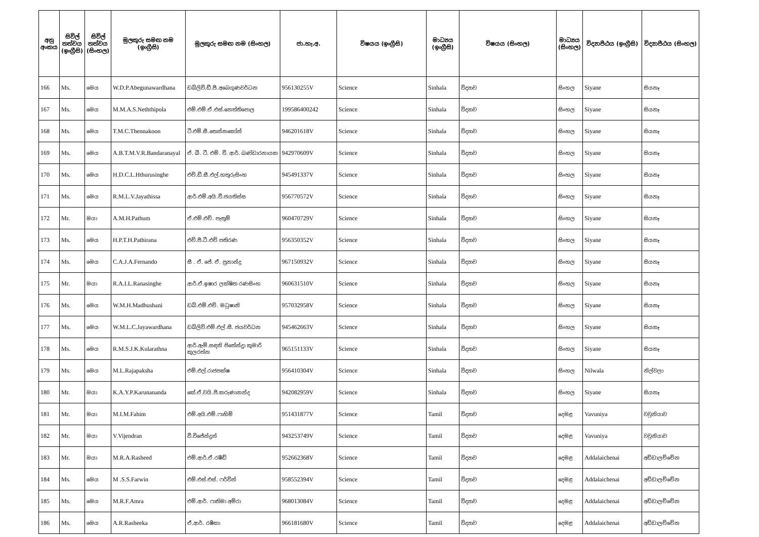| අනු අංකය | සිවිල් තත්වය (ඉංග්‍රීසි) | සිවිල් තත්වය (සිංහල) | මුලකුරු සමඟ නම (ඉංග්‍රීසි) | මුලකුරු සමඟ නම (සිංහල) | ජා.හැ.අ. | විෂයය (ඉංග්‍රීසි) | මාධ්‍යය (ඉංග්‍රීසි) | විෂයය (සිංහල) | මාධ්‍යය (සිංහල) | විද්‍යාපීඨය (ඉංග්‍රීසි) | විද්‍යාපීඨය (සිංහල) |
| --- | --- | --- | --- | --- | --- | --- | --- | --- | --- | --- | --- |
| 166 | Ms. | මෙය | W.D.P.Abegunawardhana | ඩබ්ලිව්.ඩී.පී.අබෙගුණවර්ධන | 956130255V | Science | Sinhala | විද්‍යාව | සිංහල | Siyane | සියනෑ |
| 167 | Ms. | මෙය | M.M.A.S.Neththipola | එම්.එම්.ඒ.එස්.නෙත්තිපොල | 199586400242 | Science | Sinhala | විද්‍යාව | සිංහල | Siyane | සියනෑ |
| 168 | Ms. | මෙය | T.M.C.Thennakoon | ටී.එම්.සී.තෙන්නකෝන් | 946201618V | Science | Sinhala | විද්‍යාව | සිංහල | Siyane | සියනෑ |
| 169 | Ms. | මෙය | A.B.T.M.V.R.Bandaranayal | ඒ. බී. ටී. එම්. වී. ආර්. බණ්ඩාරනායක | 942970609V | Science | Sinhala | විද්‍යාව | සිංහල | Siyane | සියනෑ |
| 170 | Ms. | මෙය | H.D.C.L.Hthurusinghe | එච්.ඩී.සී.එල්.හතුරුසිංහ | 945491337V | Science | Sinhala | විද්‍යාව | සිංහල | Siyane | සියනෑ |
| 171 | Ms. | මෙය | R.M.L.V.Jayathissa | ආර්.එම්.අයි.වී.ජයතිස්ස | 956770572V | Science | Sinhala | විද්‍යාව | සිංහල | Siyane | සියනෑ |
| 172 | Mr. | මයා | A.M.H.Pathum | ඒ.එම්.එච්. පැතුම් | 960470729V | Science | Sinhala | විද්‍යාව | සිංහල | Siyane | සියනෑ |
| 173 | Ms. | මෙය | H.P.T.H.Pathirana | එච්.පී.ටී.එච් පතිරණ | 956350352V | Science | Sinhala | විද්‍යාව | සිංහල | Siyane | සියනෑ |
| 174 | Ms. | මෙය | C.A.J.A.Fernando | සී . ඒ. ජේ. ඒ. ප්‍රනාන්දු | 967150932V | Science | Sinhala | විද්‍යාව | සිංහල | Siyane | සියනෑ |
| 175 | Mr. | මයා | R.A.I.L.Ranasinghe | ආර්.ඒ.ඉෂාර ලක්ෂිත රණසිංහ | 960631510V | Science | Sinhala | විද්‍යාව | සිංහල | Siyane | සියනෑ |
| 176 | Ms. | මෙය | W.M.H.Madhushani | ඩබ්.එම්.එච්. මධුෂානි | 957032958V | Science | Sinhala | විද්‍යාව | සිංහල | Siyane | සියනෑ |
| 177 | Ms. | මෙය | W.M.L.C.Jayawardhana | ඩබ්ලිව්.එම්.එල්.සී. ජයවර්ධන | 945462663V | Science | Sinhala | විද්‍යාව | සිංහල | Siyane | සියනෑ |
| 178 | Ms. | මෙය | R.M.S.J.K.Kularathna | ආර්.ඇම්.සඳනි ජිතේන්ද්‍රා කුමාරි කුලරත්න | 965151133V | Science | Sinhala | විද්‍යාව | සිංහල | Siyane | සියනෑ |
| 179 | Ms. | මෙය | M.L.Rajapaksha | එම්.එල්.රාජපක්ෂ | 956410304V | Science | Sinhala | විද්‍යාව | සිංහල | Nilwala | නිල්වලා |
| 180 | Mr. | මයා | K.A.Y.P.Karunananda | කේ.ඒ.වයි.පී.කරුණානන්ද | 942082959V | Science | Sinhala | විද්‍යාව | සිංහල | Siyane | සියනෑ |
| 181 | Mr. | මයා | M.I.M.Fahim | එම්.අයි.එම්.ෆාහිම් | 951431877V | Science | Tamil | විද්‍යාව | දෙමළ | Vavuniya | වවුනියාව |
| 182 | Mr. | මයා | V.Vijendran | වී.විජේන්ද්‍රන් | 943253749V | Science | Tamil | විද්‍යාව | දෙමළ | Vavuniya | වවුනියාව |
| 183 | Mr. | මයා | M.R.A.Rasheed | එම්.ආර්.ඒ.රෂීඩ් | 952662368V | Science | Tamil | විද්‍යාව | දෙමළ | Addalaichenai | අඩ්ඩාලච්චේන |
| 184 | Ms. | මෙය | M .S.S.Farwin | එම්.එස්.එස්. ෆර්වින් | 958552394V | Science | Tamil | විද්‍යාව | දෙමළ | Addalaichenai | අඩ්ඩාලච්චේන |
| 185 | Ms. | මෙය | M.R.F.Amra | එම්.ආර්. ෆාතිමා අම්රා | 968013084V | Science | Tamil | විද්‍යාව | දෙමළ | Addalaichenai | අඩ්ඩාලච්චේන |
| 186 | Ms. | මෙය | A.R.Rasheeka | ඒ.ආර්. රෂීකා | 966181680V | Science | Tamil | විද්‍යාව | දෙමළ | Addalaichenai | අඩ්ඩාලච්චේන |